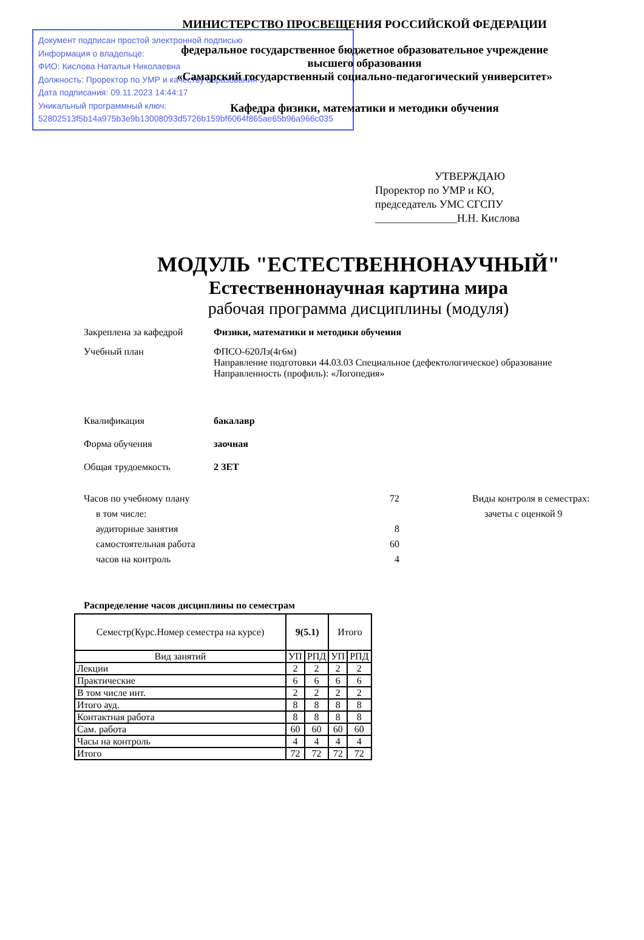Документ подписан простой электронной подписью
Информация о владельце:
ФИО: Кислова Наталья Николаевна
Должность: Проректор по УМР и качеству образования
Дата подписания: 09.11.2023 14:44:17
Уникальный программный ключ:
52802513f5b14a975b3e9b13008093d5726b159bf6064f865ae65b96a966c035
МИНИСТЕРСТВО ПРОСВЕЩЕНИЯ РОССИЙСКОЙ ФЕДЕРАЦИИ
федеральное государственное бюджетное образовательное учреждение
высшего образования
«Самарский государственный социально-педагогический университет»
Кафедра физики, математики и методики обучения
УТВЕРЖДАЮ
Проректор по УМР и КО,
председатель УМС СГСПУ
_______________Н.Н. Кислова
МОДУЛЬ "ЕСТЕСТВЕННОНАУЧНЫЙ"
Естественнонаучная картина мира
рабочая программа дисциплины (модуля)
Закреплена за кафедрой Физики, математики и методики обучения
Учебный план ФПСО-620Лз(4г6м)
Направление подготовки 44.03.03 Специальное (дефектологическое) образование
Направленность (профиль): «Логопедия»
Квалификация бакалавр
Форма обучения заочная
Общая трудоемкость 2 ЗЕТ
Часов по учебному плану
в том числе:
аудиторные занятия
самостоятельная работа
часов на контроль
72
8
60
4
Виды контроля в семестрах:
зачеты с оценкой 9
Распределение часов дисциплины по семестрам
| Семестр(Курс.Номер семестра на курсе) | 9(5.1) | | Итого | |
| Вид занятий | УП | РПД | УП | РПД |
| Лекции | 2 | 2 | 2 | 2 |
| Практические | 6 | 6 | 6 | 6 |
| В том числе инт. | 2 | 2 | 2 | 2 |
| Итого ауд. | 8 | 8 | 8 | 8 |
| Контактная работа | 8 | 8 | 8 | 8 |
| Сам. работа | 60 | 60 | 60 | 60 |
| Часы на контроль | 4 | 4 | 4 | 4 |
| Итого | 72 | 72 | 72 | 72 |